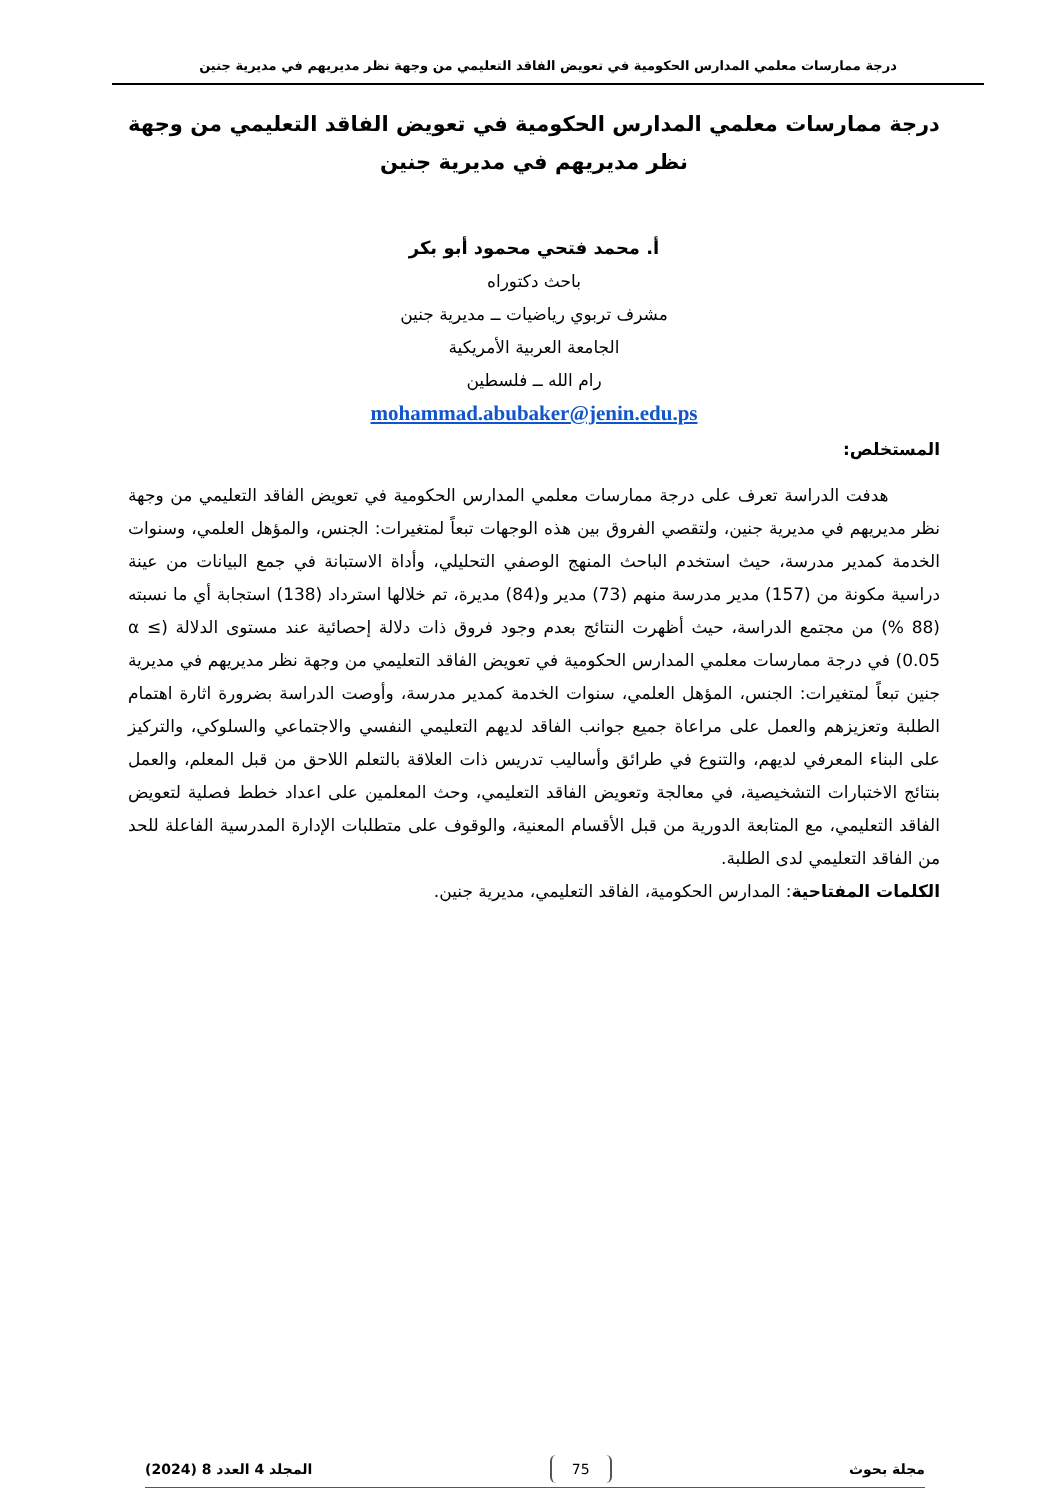درجة ممارسات معلمي المدارس الحكومية في تعويض الفاقد التعليمي من وجهة نظر مديريهم في مديرية جنين
درجة ممارسات معلمي المدارس الحكومية في تعويض الفاقد التعليمي من وجهة نظر مديريهم في مديرية جنين
أ. محمد فتحي محمود أبو بكر
باحث دكتوراه
مشرف تربوي رياضيات ــ مديرية جنين
الجامعة العربية الأمريكية
رام الله ــ فلسطين
mohammad.abubaker@jenin.edu.ps
المستخلص:
هدفت الدراسة تعرف على درجة ممارسات معلمي المدارس الحكومية في تعويض الفاقد التعليمي من وجهة نظر مديريهم في مديرية جنين، ولتقصي الفروق بين هذه الوجهات تبعاً لمتغيرات: الجنس، والمؤهل العلمي، وسنوات الخدمة كمدير مدرسة، حيث استخدم الباحث المنهج الوصفي التحليلي، وأداة الاستبانة في جمع البيانات من عينة دراسية مكونة من (157) مدير مدرسة منهم (73) مدير و(84) مديرة، تم خلالها استرداد (138) استجابة أي ما نسبته (88 %) من مجتمع الدراسة، حيث أظهرت النتائج بعدم وجود فروق ذات دلالة إحصائية عند مستوى الدلالة (α ≤ 0.05) في درجة ممارسات معلمي المدارس الحكومية في تعويض الفاقد التعليمي من وجهة نظر مديريهم في مديرية جنين تبعاً لمتغيرات: الجنس، المؤهل العلمي، سنوات الخدمة كمدير مدرسة، وأوصت الدراسة بضرورة اثارة اهتمام الطلبة وتعزيزهم والعمل على مراعاة جميع جوانب الفاقد لديهم التعليمي النفسي والاجتماعي والسلوكي، والتركيز على البناء المعرفي لديهم، والتنوع في طرائق وأساليب تدريس ذات العلاقة بالتعلم اللاحق من قبل المعلم، والعمل بنتائج الاختبارات التشخيصية، في معالجة وتعويض الفاقد التعليمي، وحث المعلمين على اعداد خطط فصلية لتعويض الفاقد التعليمي، مع المتابعة الدورية من قبل الأقسام المعنية، والوقوف على متطلبات الإدارة المدرسية الفاعلة للحد من الفاقد التعليمي لدى الطلبة.
الكلمات المفتاحية: المدارس الحكومية، الفاقد التعليمي، مديرية جنين.
مجلة بحوث 75 المجلد 4 العدد 8 (2024)